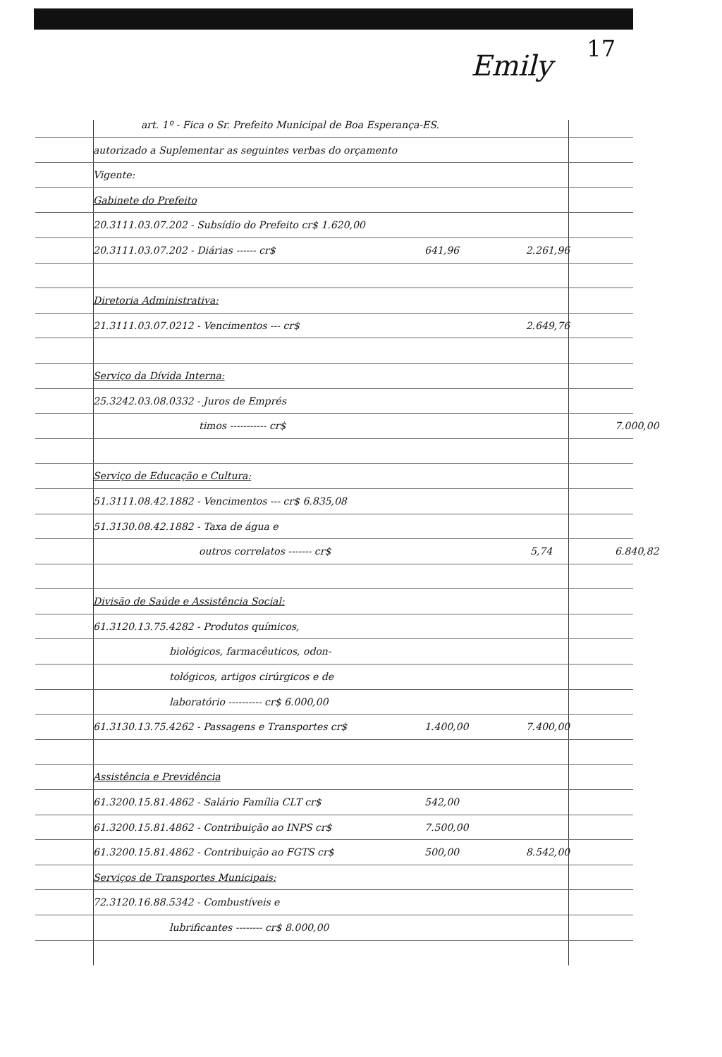Emily
17
art. 1º - Fica o Sr. Prefeito Municipal de Boa Esperança-ES.
autorizado a Suplementar as seguintes verbas do orçamento
Vigente:
Gabinete do Prefeito
20.3111.03.07.202 - Subsídio do Prefeito cr$ 1.620,00
20.3111.03.07.202 - Diárias ------ cr$ 641,96 2.261,96
Diretoria Administrativa:
21.3111.03.07.0212 - Vencimentos --- cr$ 2.649,76
Serviço da Dívida Interna:
25.3242.03.08.0332 - Juros de Emprés
timos ----------- cr$ 7.000,00
Serviço de Educação e Cultura:
51.3111.08.42.1882 - Vencimentos --- cr$ 6.835,08
51.3130.08.42.1882 - Taxa de água e
outros correlatos ------- cr$ 5,74 6.840,82
Divisão de Saúde e Assistência Social:
61.3120.13.75.4282 - Produtos químicos,
biológicos, farmacêuticos, odon-
tológicos, artigos cirúrgicos e de
laboratório ---------- cr$ 6.000,00
61.3130.13.75.4262 - Passagens e Transportes cr$ 1.400,00 7.400,00
Assistência e Previdência
61.3200.15.81.4862 - Salário Família CLT cr$ 542,00
61.3200.15.81.4862 - Contribuição ao INPS cr$ 7.500,00
61.3200.15.81.4862 - Contribuição ao FGTS cr$ 500,00 8.542,00
Serviços de Transportes Municipais:
72.3120.16.88.5342 - Combustíveis e
lubrificantes -------- cr$ 8.000,00